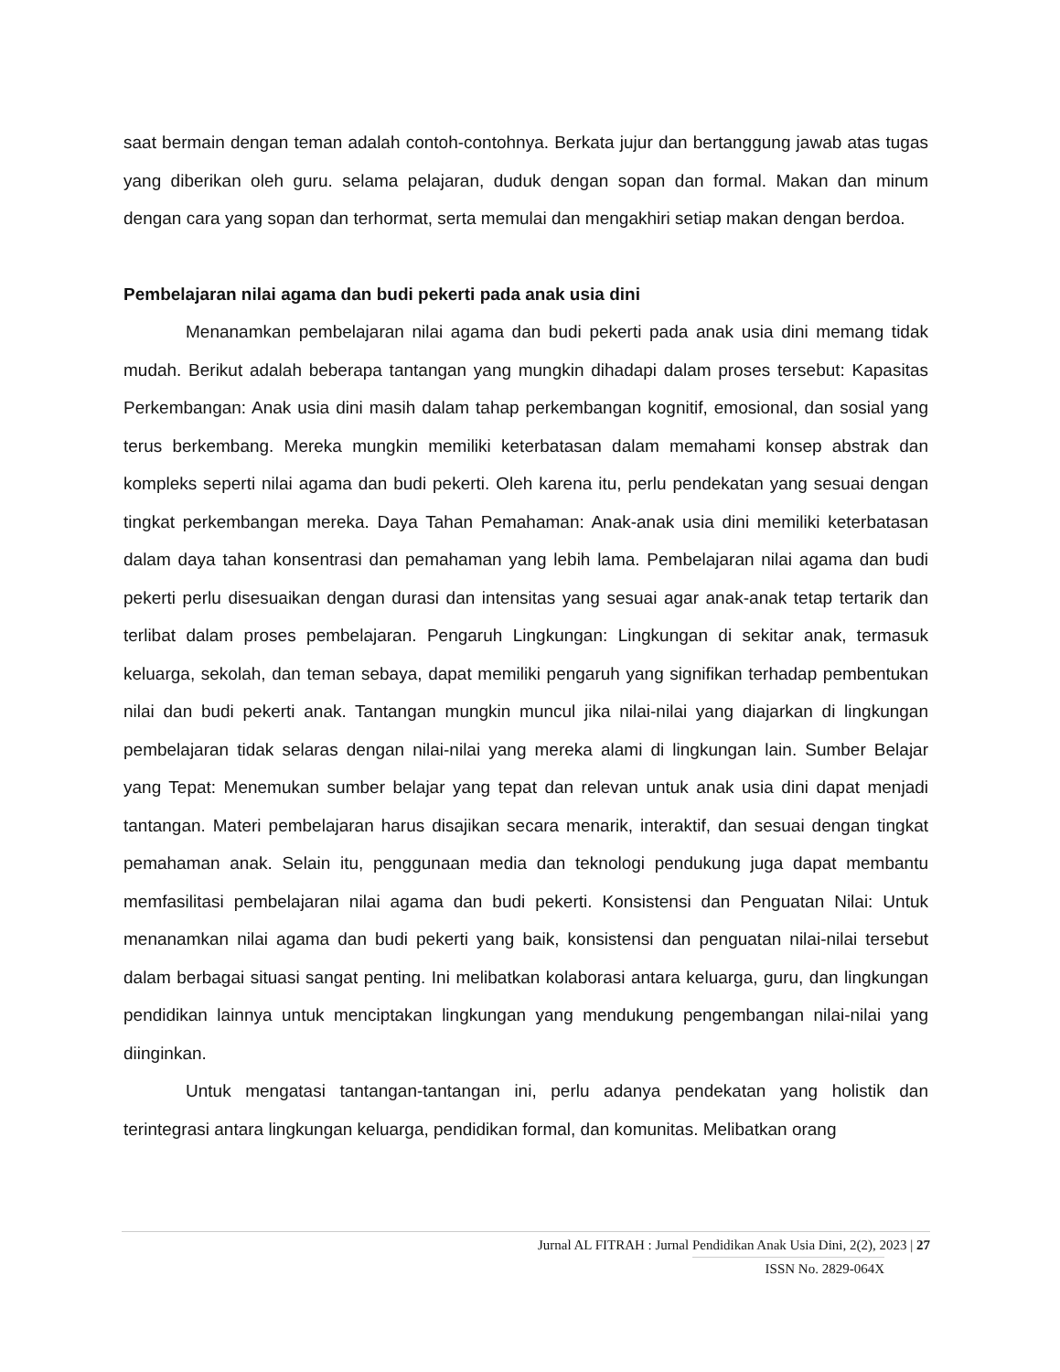saat bermain dengan teman adalah contoh-contohnya. Berkata jujur dan bertanggung jawab atas tugas yang diberikan oleh guru. selama pelajaran, duduk dengan sopan dan formal. Makan dan minum dengan cara yang sopan dan terhormat, serta memulai dan mengakhiri setiap makan dengan berdoa.
Pembelajaran nilai agama dan budi pekerti pada anak usia dini
Menanamkan pembelajaran nilai agama dan budi pekerti pada anak usia dini memang tidak mudah. Berikut adalah beberapa tantangan yang mungkin dihadapi dalam proses tersebut: Kapasitas Perkembangan: Anak usia dini masih dalam tahap perkembangan kognitif, emosional, dan sosial yang terus berkembang. Mereka mungkin memiliki keterbatasan dalam memahami konsep abstrak dan kompleks seperti nilai agama dan budi pekerti. Oleh karena itu, perlu pendekatan yang sesuai dengan tingkat perkembangan mereka. Daya Tahan Pemahaman: Anak-anak usia dini memiliki keterbatasan dalam daya tahan konsentrasi dan pemahaman yang lebih lama. Pembelajaran nilai agama dan budi pekerti perlu disesuaikan dengan durasi dan intensitas yang sesuai agar anak-anak tetap tertarik dan terlibat dalam proses pembelajaran. Pengaruh Lingkungan: Lingkungan di sekitar anak, termasuk keluarga, sekolah, dan teman sebaya, dapat memiliki pengaruh yang signifikan terhadap pembentukan nilai dan budi pekerti anak. Tantangan mungkin muncul jika nilai-nilai yang diajarkan di lingkungan pembelajaran tidak selaras dengan nilai-nilai yang mereka alami di lingkungan lain. Sumber Belajar yang Tepat: Menemukan sumber belajar yang tepat dan relevan untuk anak usia dini dapat menjadi tantangan. Materi pembelajaran harus disajikan secara menarik, interaktif, dan sesuai dengan tingkat pemahaman anak. Selain itu, penggunaan media dan teknologi pendukung juga dapat membantu memfasilitasi pembelajaran nilai agama dan budi pekerti. Konsistensi dan Penguatan Nilai: Untuk menanamkan nilai agama dan budi pekerti yang baik, konsistensi dan penguatan nilai-nilai tersebut dalam berbagai situasi sangat penting. Ini melibatkan kolaborasi antara keluarga, guru, dan lingkungan pendidikan lainnya untuk menciptakan lingkungan yang mendukung pengembangan nilai-nilai yang diinginkan.
Untuk mengatasi tantangan-tantangan ini, perlu adanya pendekatan yang holistik dan terintegrasi antara lingkungan keluarga, pendidikan formal, dan komunitas. Melibatkan orang
Jurnal AL FITRAH : Jurnal Pendidikan Anak Usia Dini, 2(2), 2023 | 27
ISSN No. 2829-064X